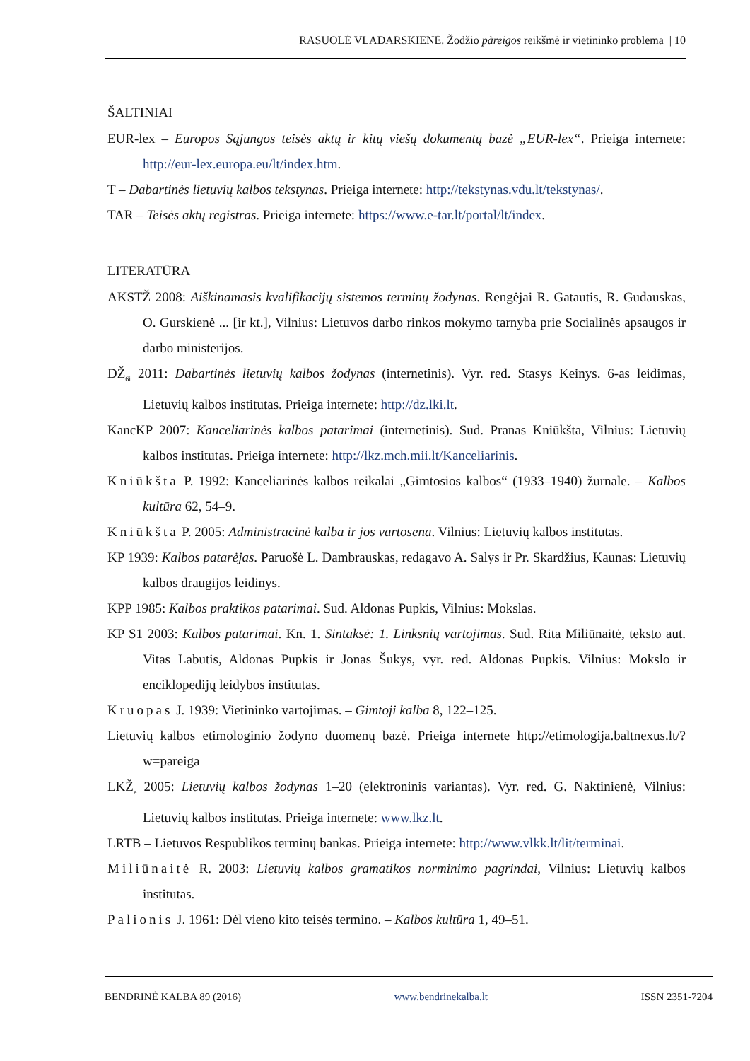RASUOLĖ VLADARSKIENĖ. Žodžio pãreigos reikšmė ir vietininko problema | 10
ŠALTINIAI
EUR-lex – Europos Sąjungos teisės aktų ir kitų viešų dokumentų bazė „EUR-lex“. Prieiga internete: http://eur-lex.europa.eu/lt/index.htm.
T – Dabartinės lietuvių kalbos tekstynas. Prieiga internete: http://tekstynas.vdu.lt/tekstynas/.
TAR – Teisės aktų registras. Prieiga internete: https://www.e-tar.lt/portal/lt/index.
LITERATŪRA
AKSTŽ 2008: Aiškinamasis kvalifikacijų sistemos terminų žodynas. Rengėjai R. Gatautis, R. Gudauskas, O. Gurskienė ... [ir kt.], Vilnius: Lietuvos darbo rinkos mokymo tarnyba prie Socialinės apsaugos ir darbo ministerijos.
DŽ<sub>6i</sub> 2011: Dabartinės lietuvių kalbos žodynas (internetinis). Vyr. red. Stasys Keinys. 6-as leidimas, Lietuvių kalbos institutas. Prieiga internete: http://dz.lki.lt.
KancKP 2007: Kanceliarinės kalbos patarimai (internetinis). Sud. Pranas Kniūkšta, Vilnius: Lietuvių kalbos institutas. Prieiga internete: http://lkz.mch.mii.lt/Kanceliarinis.
Kniūkšta P. 1992: Kanceliarinės kalbos reikalai „Gimtosios kalbos“ (1933–1940) žurnale. – Kalbos kultūra 62, 54–9.
Kniūkšta P. 2005: Administracinė kalba ir jos vartosena. Vilnius: Lietuvių kalbos institutas.
KP 1939: Kalbos patarėjas. Paruošė L. Dambrauskas, redagavo A. Salys ir Pr. Skardžius, Kaunas: Lietuvių kalbos draugijos leidinys.
KPP 1985: Kalbos praktikos patarimai. Sud. Aldonas Pupkis, Vilnius: Mokslas.
KP S1 2003: Kalbos patarimai. Kn. 1. Sintaksė: 1. Linksnių vartojimas. Sud. Rita Miliūnaitė, teksto aut. Vitas Labutis, Aldonas Pupkis ir Jonas Šukys, vyr. red. Aldonas Pupkis. Vilnius: Mokslo ir enciklopedijų leidybos institutas.
Kruopas J. 1939: Vietininko vartojimas. – Gimtoji kalba 8, 122–125.
Lietuvių kalbos etimologinio žodyno duomenų bazė. Prieiga internete http://etimologija.baltnexus.lt/?w=pareiga
LKŽ<sub>e</sub> 2005: Lietuvių kalbos žodynas 1–20 (elektroninis variantas). Vyr. red. G. Naktinienė, Vilnius: Lietuvių kalbos institutas. Prieiga internete: www.lkz.lt.
LRTB – Lietuvos Respublikos terminų bankas. Prieiga internete: http://www.vlkk.lt/lit/terminai.
Miliūnaitė R. 2003: Lietuvių kalbos gramatikos norminimo pagrindai, Vilnius: Lietuvių kalbos institutas.
Palionis J. 1961: Dėl vieno kito teisės termino. – Kalbos kultūra 1, 49–51.
BENDRINĖ KALBA 89 (2016) www.bendrinekalba.lt ISSN 2351-7204